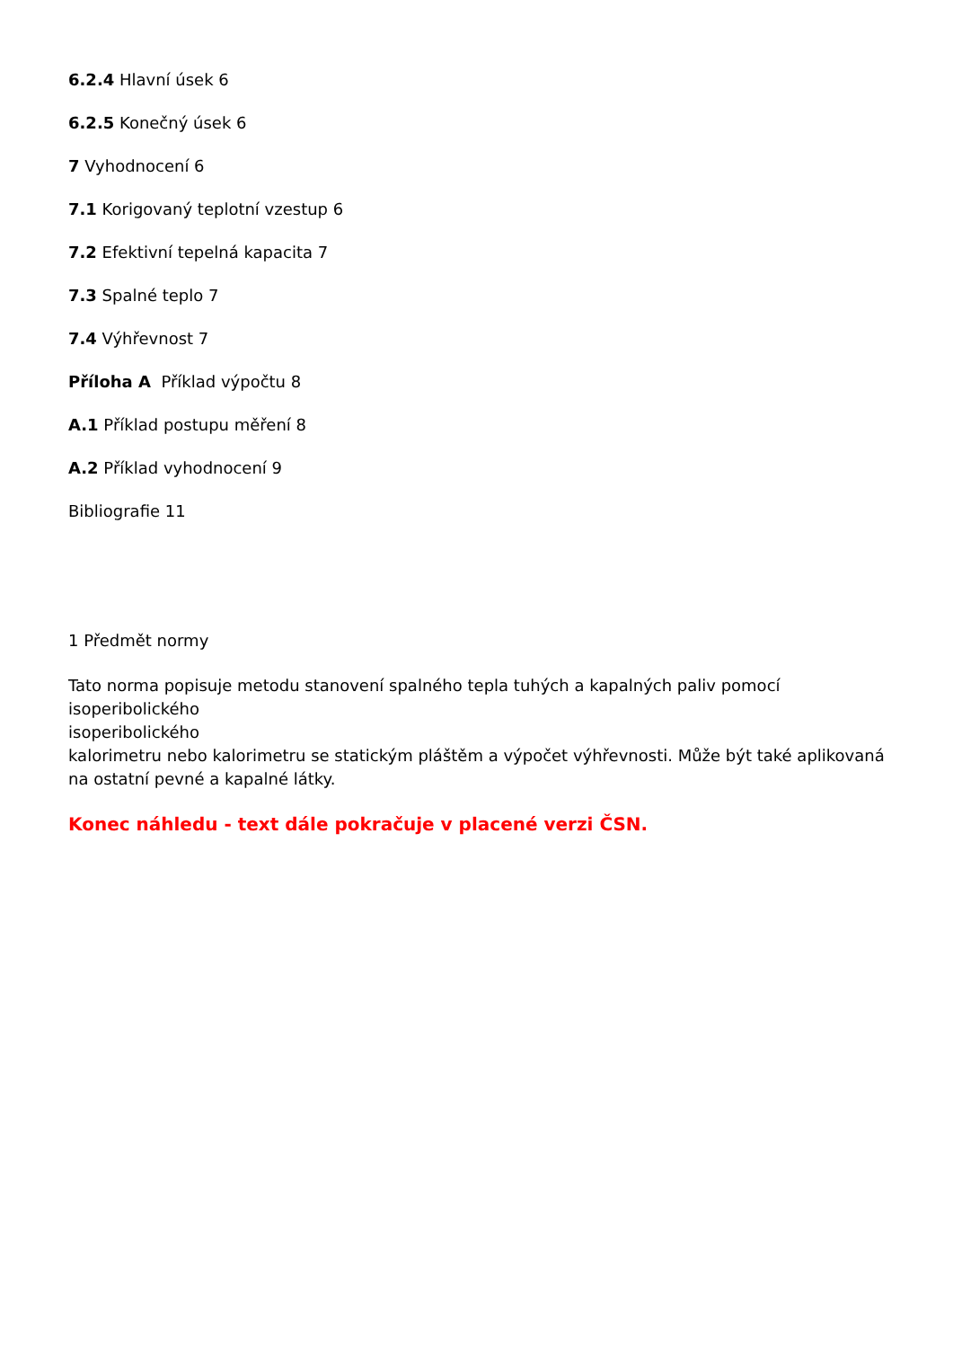6.2.4 Hlavní úsek 6
6.2.5 Konečný úsek 6
7 Vyhodnocení 6
7.1 Korigovaný teplotní vzestup 6
7.2 Efektivní tepelná kapacita 7
7.3 Spalné teplo 7
7.4 Výhřevnost 7
Příloha A Příklad výpočtu 8
A.1 Příklad postupu měření 8
A.2 Příklad vyhodnocení 9
Bibliografie 11
1 Předmět normy
Tato norma popisuje metodu stanovení spalného tepla tuhých a kapalných paliv pomocí isoperibolického
isoperibolického
kalorimetru nebo kalorimetru se statickým pláštěm a výpočet výhřevnosti. Může být také aplikovaná na ostatní pevné a kapalné látky.
Konec náhledu - text dále pokračuje v placené verzi ČSN.